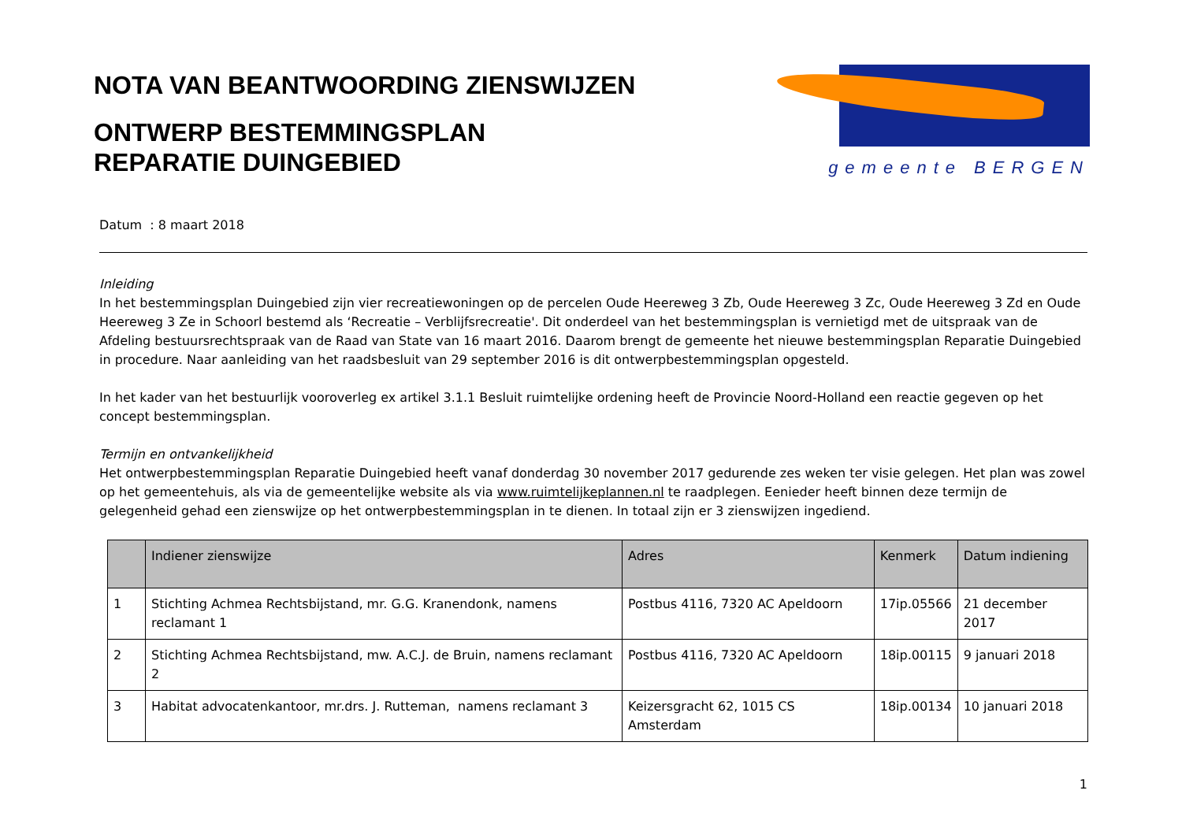NOTA VAN BEANTWOORDING ZIENSWIJZEN
ONTWERP BESTEMMINGSPLAN
REPARATIE DUINGEBIED
gemeente BERGEN
Datum : 8 maart 2018
Inleiding
In het bestemmingsplan Duingebied zijn vier recreatiewoningen op de percelen Oude Heereweg 3 Zb, Oude Heereweg 3 Zc, Oude Heereweg 3 Zd en Oude Heereweg 3 Ze in Schoorl bestemd als ‘Recreatie – Verblijfsrecreatie'. Dit onderdeel van het bestemmingsplan is vernietigd met de uitspraak van de Afdeling bestuursrechtspraak van de Raad van State van 16 maart 2016. Daarom brengt de gemeente het nieuwe bestemmingsplan Reparatie Duingebied in procedure. Naar aanleiding van het raadsbesluit van 29 september 2016 is dit ontwerpbestemmingsplan opgesteld.
In het kader van het bestuurlijk vooroverleg ex artikel 3.1.1 Besluit ruimtelijke ordening heeft de Provincie Noord-Holland een reactie gegeven op het concept bestemmingsplan.
Termijn en ontvankelijkheid
Het ontwerpbestemmingsplan Reparatie Duingebied heeft vanaf donderdag 30 november 2017 gedurende zes weken ter visie gelegen. Het plan was zowel op het gemeentehuis, als via de gemeentelijke website als via www.ruimtelijkeplannen.nl te raadplegen. Eenieder heeft binnen deze termijn de gelegenheid gehad een zienswijze op het ontwerpbestemmingsplan in te dienen. In totaal zijn er 3 zienswijzen ingediend.
| | Indiener zienswijze | Adres | Kenmerk | Datum indiening |
| --- | --- | --- | --- | --- |
| 1 | Stichting Achmea Rechtsbijstand, mr. G.G. Kranendonk, namens reclamant 1 | Postbus 4116, 7320 AC Apeldoorn | 17ip.05566 | 21 december 2017 |
| 2 | Stichting Achmea Rechtsbijstand, mw. A.C.J. de Bruin, namens reclamant 2 | Postbus 4116, 7320 AC Apeldoorn | 18ip.00115 | 9 januari 2018 |
| 3 | Habitat advocatenkantoor, mr.drs. J. Rutteman, namens reclamant 3 | Keizersgracht 62, 1015 CS Amsterdam | 18ip.00134 | 10 januari 2018 |
1